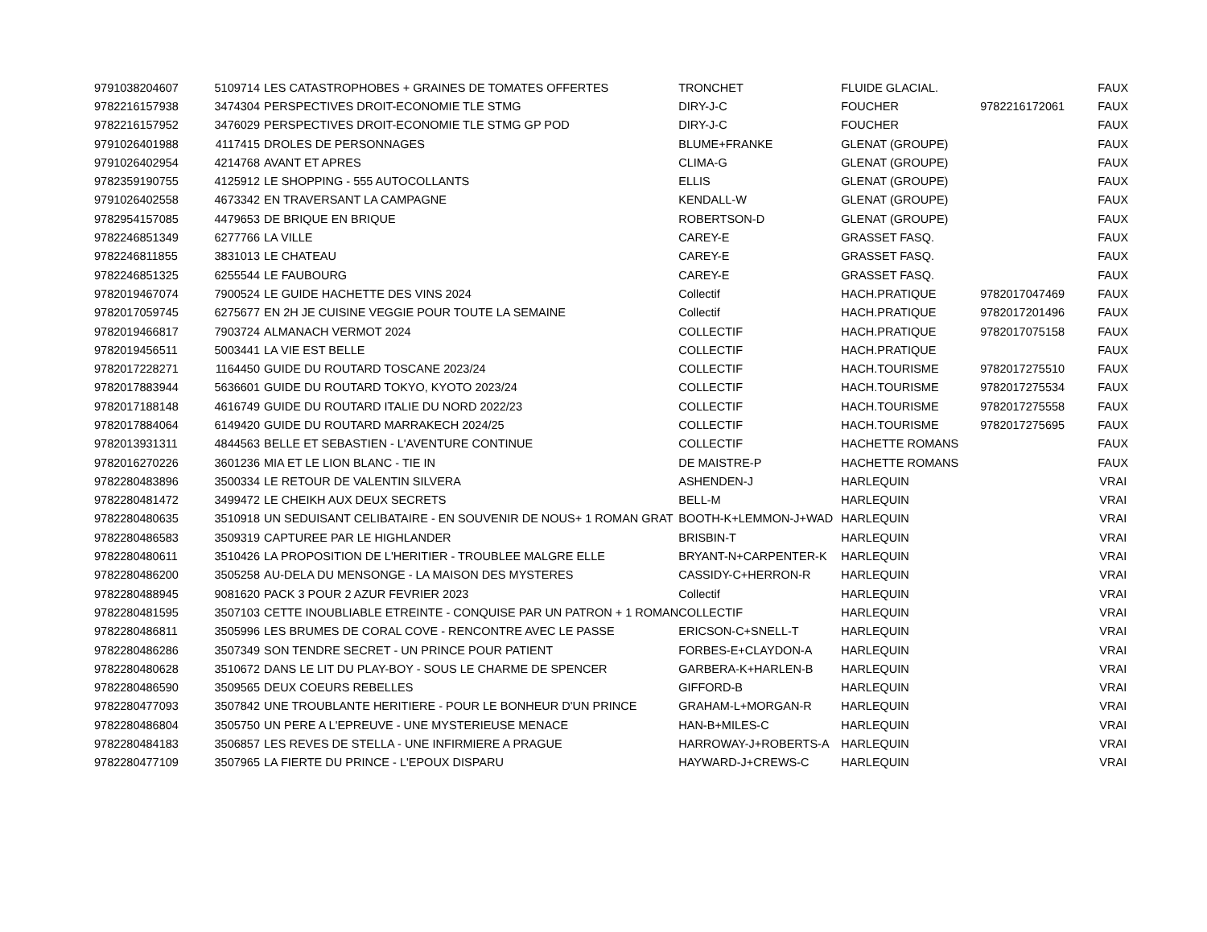| 9791038204607 | 5109714 | LES CATASTROPHOBES + GRAINES DE TOMATES OFFERTES | TRONCHET | FLUIDE GLACIAL. | | FAUX |
| 9782216157938 | 3474304 | PERSPECTIVES DROIT-ECONOMIE TLE STMG | DIRY-J-C | FOUCHER | 9782216172061 | FAUX |
| 9782216157952 | 3476029 | PERSPECTIVES DROIT-ECONOMIE TLE STMG GP POD | DIRY-J-C | FOUCHER | | FAUX |
| 9791026401988 | 4117415 | DROLES DE PERSONNAGES | BLUME+FRANKE | GLENAT (GROUPE) | | FAUX |
| 9791026402954 | 4214768 | AVANT ET APRES | CLIMA-G | GLENAT (GROUPE) | | FAUX |
| 9782359190755 | 4125912 | LE SHOPPING - 555 AUTOCOLLANTS | ELLIS | GLENAT (GROUPE) | | FAUX |
| 9791026402558 | 4673342 | EN TRAVERSANT LA CAMPAGNE | KENDALL-W | GLENAT (GROUPE) | | FAUX |
| 9782954157085 | 4479653 | DE BRIQUE EN BRIQUE | ROBERTSON-D | GLENAT (GROUPE) | | FAUX |
| 9782246851349 | 6277766 | LA VILLE | CAREY-E | GRASSET FASQ. | | FAUX |
| 9782246811855 | 3831013 | LE CHATEAU | CAREY-E | GRASSET FASQ. | | FAUX |
| 9782246851325 | 6255544 | LE FAUBOURG | CAREY-E | GRASSET FASQ. | | FAUX |
| 9782019467074 | 7900524 | LE GUIDE HACHETTE DES VINS 2024 | Collectif | HACH.PRATIQUE | 9782017047469 | FAUX |
| 9782017059745 | 6275677 | EN 2H JE CUISINE VEGGIE POUR TOUTE LA SEMAINE | Collectif | HACH.PRATIQUE | 9782017201496 | FAUX |
| 9782019466817 | 7903724 | ALMANACH VERMOT 2024 | COLLECTIF | HACH.PRATIQUE | 9782017075158 | FAUX |
| 9782019456511 | 5003441 | LA VIE EST BELLE | COLLECTIF | HACH.PRATIQUE | | FAUX |
| 9782017228271 | 1164450 | GUIDE DU ROUTARD TOSCANE 2023/24 | COLLECTIF | HACH.TOURISME | 9782017275510 | FAUX |
| 9782017883944 | 5636601 | GUIDE DU ROUTARD TOKYO, KYOTO 2023/24 | COLLECTIF | HACH.TOURISME | 9782017275534 | FAUX |
| 9782017188148 | 4616749 | GUIDE DU ROUTARD ITALIE DU NORD 2022/23 | COLLECTIF | HACH.TOURISME | 9782017275558 | FAUX |
| 9782017884064 | 6149420 | GUIDE DU ROUTARD MARRAKECH 2024/25 | COLLECTIF | HACH.TOURISME | 9782017275695 | FAUX |
| 9782013931311 | 4844563 | BELLE ET SEBASTIEN - L'AVENTURE CONTINUE | COLLECTIF | HACHETTE ROMANS | | FAUX |
| 9782016270226 | 3601236 | MIA ET LE LION BLANC - TIE IN | DE MAISTRE-P | HACHETTE ROMANS | | FAUX |
| 9782280483896 | 3500334 | LE RETOUR DE VALENTIN SILVERA | ASHENDEN-J | HARLEQUIN | | VRAI |
| 9782280481472 | 3499472 | LE CHEIKH AUX DEUX SECRETS | BELL-M | HARLEQUIN | | VRAI |
| 9782280480635 | 3510918 | UN SEDUISANT CELIBATAIRE - EN SOUVENIR DE NOUS+ 1 ROMAN GRAT | BOOTH-K+LEMMON-J+WAD | HARLEQUIN | | VRAI |
| 9782280486583 | 3509319 | CAPTUREE PAR LE HIGHLANDER | BRISBIN-T | HARLEQUIN | | VRAI |
| 9782280480611 | 3510426 | LA PROPOSITION DE L'HERITIER - TROUBLEE MALGRE ELLE | BRYANT-N+CARPENTER-K | HARLEQUIN | | VRAI |
| 9782280486200 | 3505258 | AU-DELA DU MENSONGE - LA MAISON DES MYSTERES | CASSIDY-C+HERRON-R | HARLEQUIN | | VRAI |
| 9782280488945 | 9081620 | PACK 3 POUR 2 AZUR FEVRIER 2023 | Collectif | HARLEQUIN | | VRAI |
| 9782280481595 | 3507103 | CETTE INOUBLIABLE ETREINTE - CONQUISE PAR UN PATRON + 1 ROMAN | COLLECTIF | HARLEQUIN | | VRAI |
| 9782280486811 | 3505996 | LES BRUMES DE CORAL COVE - RENCONTRE AVEC LE PASSE | ERICSON-C+SNELL-T | HARLEQUIN | | VRAI |
| 9782280486286 | 3507349 | SON TENDRE SECRET - UN PRINCE POUR PATIENT | FORBES-E+CLAYDON-A | HARLEQUIN | | VRAI |
| 9782280480628 | 3510672 | DANS LE LIT DU PLAY-BOY - SOUS LE CHARME DE SPENCER | GARBERA-K+HARLEN-B | HARLEQUIN | | VRAI |
| 9782280486590 | 3509565 | DEUX COEURS REBELLES | GIFFORD-B | HARLEQUIN | | VRAI |
| 9782280477093 | 3507842 | UNE TROUBLANTE HERITIERE - POUR LE BONHEUR D'UN PRINCE | GRAHAM-L+MORGAN-R | HARLEQUIN | | VRAI |
| 9782280486804 | 3505750 | UN PERE A L'EPREUVE - UNE MYSTERIEUSE MENACE | HAN-B+MILES-C | HARLEQUIN | | VRAI |
| 9782280484183 | 3506857 | LES REVES DE STELLA - UNE INFIRMIERE A PRAGUE | HARROWAY-J+ROBERTS-A | HARLEQUIN | | VRAI |
| 9782280477109 | 3507965 | LA FIERTE DU PRINCE - L'EPOUX DISPARU | HAYWARD-J+CREWS-C | HARLEQUIN | | VRAI |